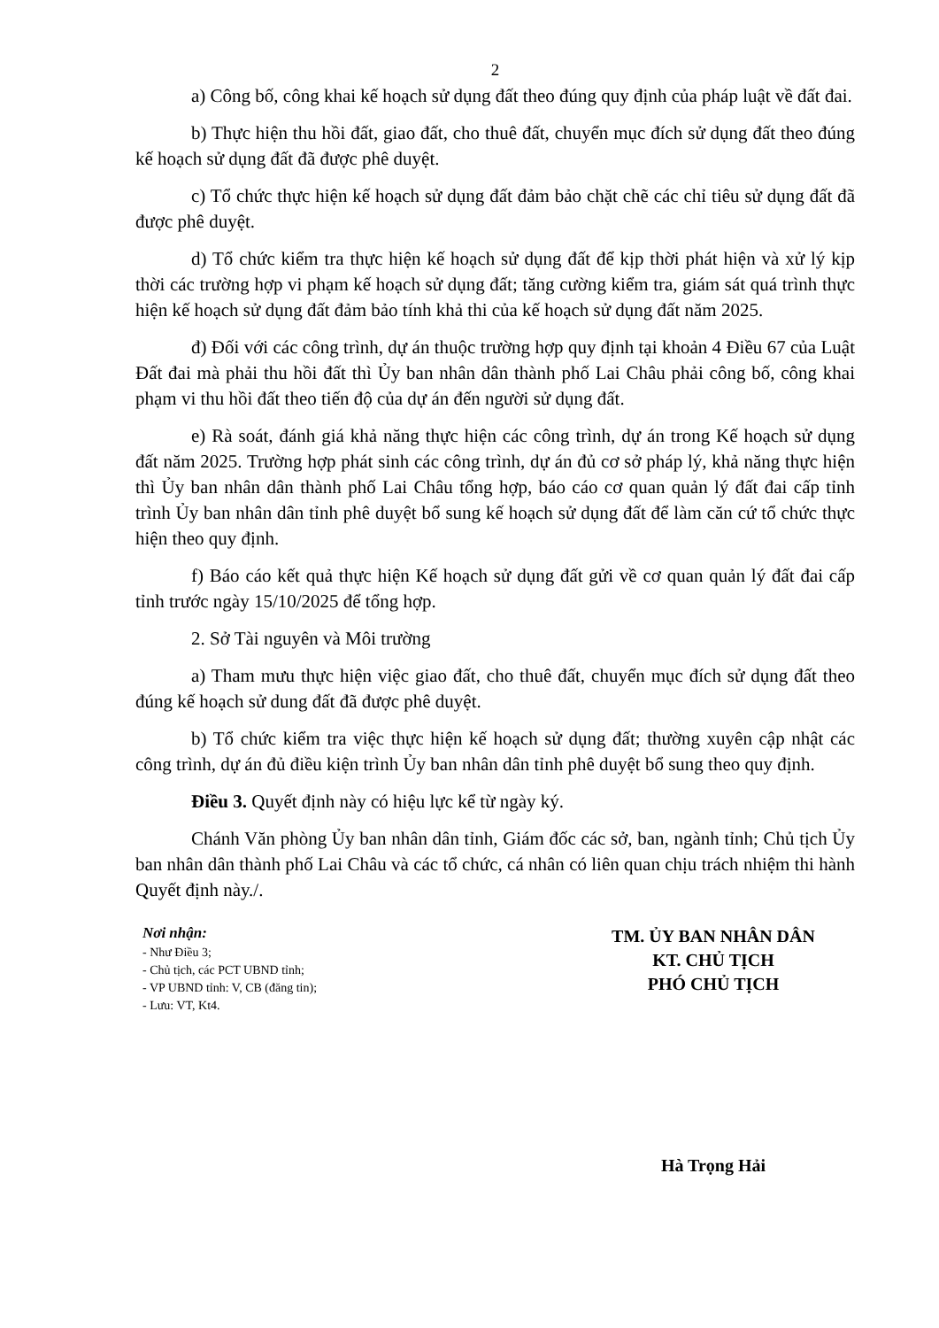2
a) Công bố, công khai kế hoạch sử dụng đất theo đúng quy định của pháp luật về đất đai.
b) Thực hiện thu hồi đất, giao đất, cho thuê đất, chuyển mục đích sử dụng đất theo đúng kế hoạch sử dụng đất đã được phê duyệt.
c) Tổ chức thực hiện kế hoạch sử dụng đất đảm bảo chặt chẽ các chỉ tiêu sử dụng đất đã được phê duyệt.
d) Tổ chức kiểm tra thực hiện kế hoạch sử dụng đất để kịp thời phát hiện và xử lý kịp thời các trường hợp vi phạm kế hoạch sử dụng đất; tăng cường kiểm tra, giám sát quá trình thực hiện kế hoạch sử dụng đất đảm bảo tính khả thi của kế hoạch sử dụng đất năm 2025.
đ) Đối với các công trình, dự án thuộc trường hợp quy định tại khoản 4 Điều 67 của Luật Đất đai mà phải thu hồi đất thì Ủy ban nhân dân thành phố Lai Châu phải công bố, công khai phạm vi thu hồi đất theo tiến độ của dự án đến người sử dụng đất.
e) Rà soát, đánh giá khả năng thực hiện các công trình, dự án trong Kế hoạch sử dụng đất năm 2025. Trường hợp phát sinh các công trình, dự án đủ cơ sở pháp lý, khả năng thực hiện thì Ủy ban nhân dân thành phố Lai Châu tổng hợp, báo cáo cơ quan quản lý đất đai cấp tỉnh trình Ủy ban nhân dân tỉnh phê duyệt bổ sung kế hoạch sử dụng đất để làm căn cứ tổ chức thực hiện theo quy định.
f) Báo cáo kết quả thực hiện Kế hoạch sử dụng đất gửi về cơ quan quản lý đất đai cấp tỉnh trước ngày 15/10/2025 để tổng hợp.
2. Sở Tài nguyên và Môi trường
a) Tham mưu thực hiện việc giao đất, cho thuê đất, chuyển mục đích sử dụng đất theo đúng kế hoạch sử dung đất đã được phê duyệt.
b) Tổ chức kiểm tra việc thực hiện kế hoạch sử dụng đất; thường xuyên cập nhật các công trình, dự án đủ điều kiện trình Ủy ban nhân dân tỉnh phê duyệt bổ sung theo quy định.
Điều 3. Quyết định này có hiệu lực kể từ ngày ký.
Chánh Văn phòng Ủy ban nhân dân tỉnh, Giám đốc các sở, ban, ngành tỉnh; Chủ tịch Ủy ban nhân dân thành phố Lai Châu và các tổ chức, cá nhân có liên quan chịu trách nhiệm thi hành Quyết định này./.
Nơi nhận:
- Như Điều 3;
- Chủ tịch, các PCT UBND tỉnh;
- VP UBND tỉnh: V, CB (đăng tin);
- Lưu: VT, Kt4.
TM. ỦY BAN NHÂN DÂN
KT. CHỦ TỊCH
PHÓ CHỦ TỊCH
Hà Trọng Hải